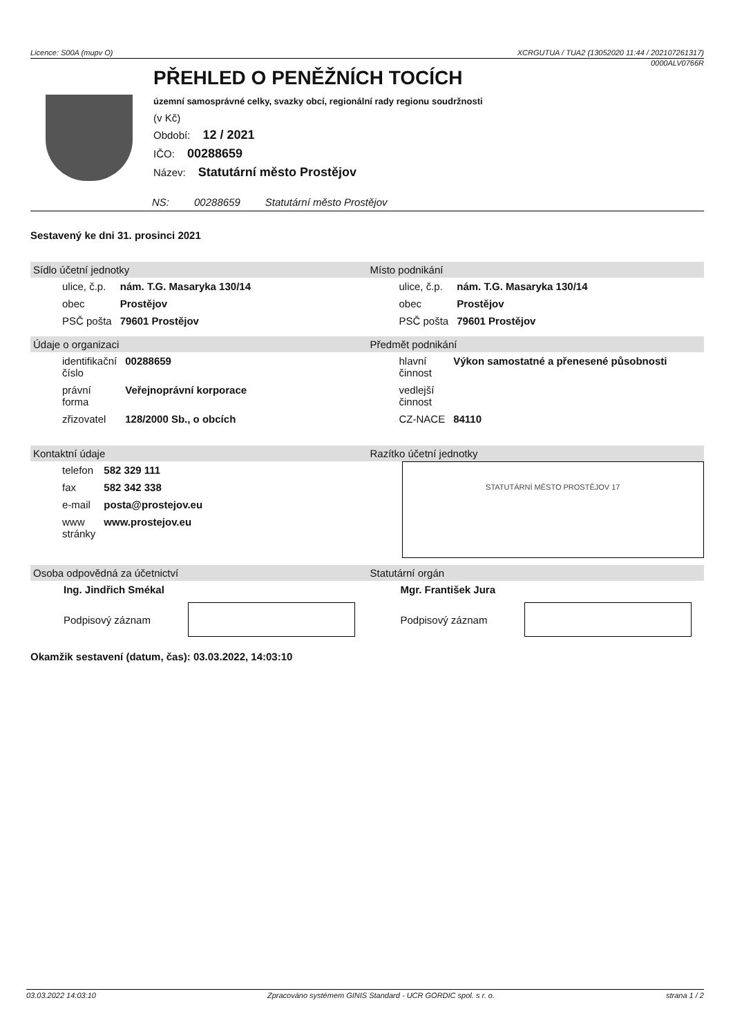Licence: S00A (mupv O) XCRGUTUA / TUA2 (13052020 11:44 / 202107261317)
0000ALV0766R
PŘEHLED O PENĚŽNÍCH TOCÍCH
územní samosprávné celky, svazky obcí, regionální rady regionu soudržnosti
(v Kč)
Období: 12 / 2021
IČO: 00288659
Název: Statutární město Prostějov
NS: 00288659 Statutární město Prostějov
Sestavený ke dni 31. prosinci 2021
Sídlo účetní jednotky
| ulice, č.p. | nám. T.G. Masaryka 130/14 |
| obec | Prostějov |
| PSČ pošta | 79601 Prostějov |
Místo podnikání
| ulice, č.p. | nám. T.G. Masaryka 130/14 |
| obec | Prostějov |
| PSČ pošta | 79601 Prostějov |
Údaje o organizaci
| identifikační číslo | 00288659 |
| právní forma | Veřejnoprávní korporace |
| zřizovatel | 128/2000 Sb., o obcích |
Předmět podnikání
| hlavní činnost | Výkon samostatné a přenesené působnosti |
| vedlejší činnost | |
| CZ-NACE | 84110 |
Kontaktní údaje
| telefon | 582 329 111 |
| fax | 582 342 338 |
| e-mail | posta@prostejov.eu |
| www stránky | www.prostejov.eu |
Razítko účetní jednotky
STATUTÁRNÍ MĚSTO PROSTĚJOV 17
Osoba odpovědná za účetnictví
Ing. Jindřich Smékal
Podpisový záznam
Statutární orgán
Mgr. František Jura
Podpisový záznam
Okamžik sestavení (datum, čas): 03.03.2022, 14:03:10
03.03.2022 14:03:10 Zpracováno systémem GINIS Standard - UCR GORDIC spol. s r. o. strana 1 / 2